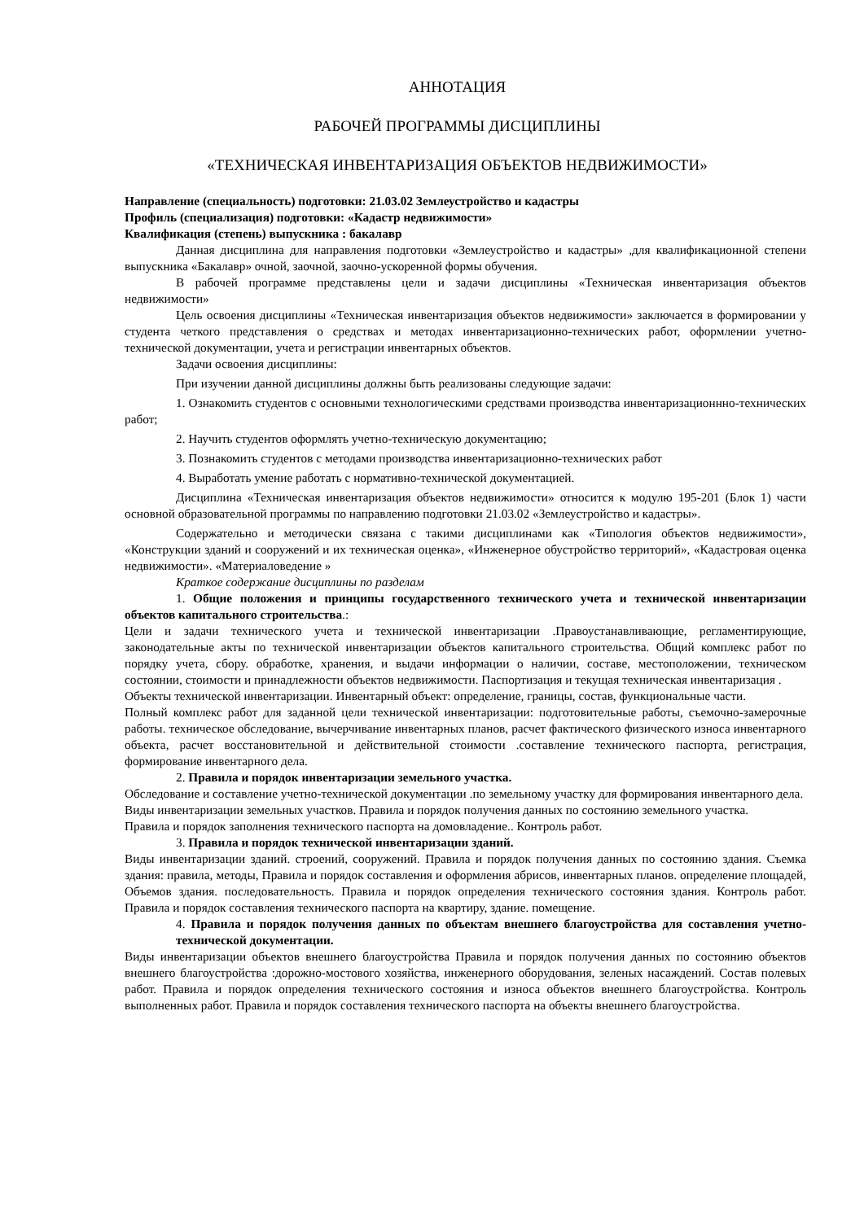АННОТАЦИЯ
РАБОЧЕЙ ПРОГРАММЫ ДИСЦИПЛИНЫ
«ТЕХНИЧЕСКАЯ ИНВЕНТАРИЗАЦИЯ ОБЪЕКТОВ НЕДВИЖИМОСТИ»
Направление (специальность) подготовки: 21.03.02 Землеустройство и кадастры
Профиль (специализация) подготовки: «Кадастр недвижимости»
Квалификация (степень) выпускника : бакалавр
Данная дисциплина для направления подготовки «Землеустройство и кадастры» ,для квалификационной степени выпускника «Бакалавр» очной, заочной, заочно-ускоренной формы обучения.
В рабочей программе представлены цели и задачи дисциплины «Техническая инвентаризация объектов недвижимости»
Цель освоения дисциплины «Техническая инвентаризация объектов недвижимости» заключается в формировании у студента четкого представления о средствах и методах инвентаризационно-технических работ, оформлении учетно-технической документации, учета и регистрации инвентарных объектов.
Задачи освоения дисциплины:
При изучении данной дисциплины должны быть реализованы следующие задачи:
1. Ознакомить студентов с основными технологическими средствами производства инвентаризационнно-технических работ;
2. Научить студентов оформлять учетно-техническую документацию;
3. Познакомить студентов с методами производства инвентаризационно-технических работ
4. Выработать умение работать с нормативно-технической документацией.
Дисциплина «Техническая инвентаризация объектов недвижимости» относится к модулю 195-201 (Блок 1) части основной образовательной программы по направлению подготовки 21.03.02 «Землеустройство и кадастры».
Содержательно и методически связана с такими дисциплинами как «Типология объектов недвижимости», «Конструкции зданий и сооружений и их техническая оценка», «Инженерное обустройство территорий», «Кадастровая оценка недвижимости». «Материаловедение »
Краткое содержание дисциплины по разделам
1. Общие положения и принципы государственного технического учета и технической инвентаризации объектов капитального строительства.:
Цели и задачи технического учета и технической инвентаризации .Правоустанавливающие, регламентирующие, законодательные акты по технической инвентаризации объектов капитального строительства. Общий комплекс работ по порядку учета, сбору. обработке, хранения, и выдачи информации о наличии, составе, местоположении, техническом состоянии, стоимости и принадлежности объектов недвижимости. Паспортизация и текущая техническая инвентаризация .
Объекты технической инвентаризации. Инвентарный объект: определение, границы, состав, функциональные части.
Полный комплекс работ для заданной цели технической инвентаризации: подготовительные работы, съемочно-замерочные работы. техническое обследование, вычерчивание инвентарных планов, расчет фактического физического износа инвентарного объекта, расчет восстановительной и действительной стоимости .составление технического паспорта, регистрация, формирование инвентарного дела.
2. Правила и порядок инвентаризации земельного участка.
Обследование и составление учетно-технической документации .по земельному участку для формирования инвентарного дела.
Виды инвентаризации земельных участков. Правила и порядок получения данных по состоянию земельного участка.
Правила и порядок заполнения технического паспорта на домовладение.. Контроль работ.
3. Правила и порядок технической инвентаризации зданий.
Виды инвентаризации зданий. строений, сооружений. Правила и порядок получения данных по состоянию здания. Съемка здания: правила, методы, Правила и порядок составления и оформления абрисов, инвентарных планов. определение площадей, Объемов здания. последовательность. Правила и порядок определения технического состояния здания. Контроль работ. Правила и порядок составления технического паспорта на квартиру, здание. помещение.
4. Правила и порядок получения данных по объектам внешнего благоустройства для составления учетно-технической документации.
Виды инвентаризации объектов внешнего благоустройства Правила и порядок получения данных по состоянию объектов внешнего благоустройства :дорожно-мостового хозяйства, инженерного оборудования, зеленых насаждений. Состав полевых работ. Правила и порядок определения технического состояния и износа объектов внешнего благоустройства. Контроль выполненных работ. Правила и порядок составления технического паспорта на объекты внешнего благоустройства.